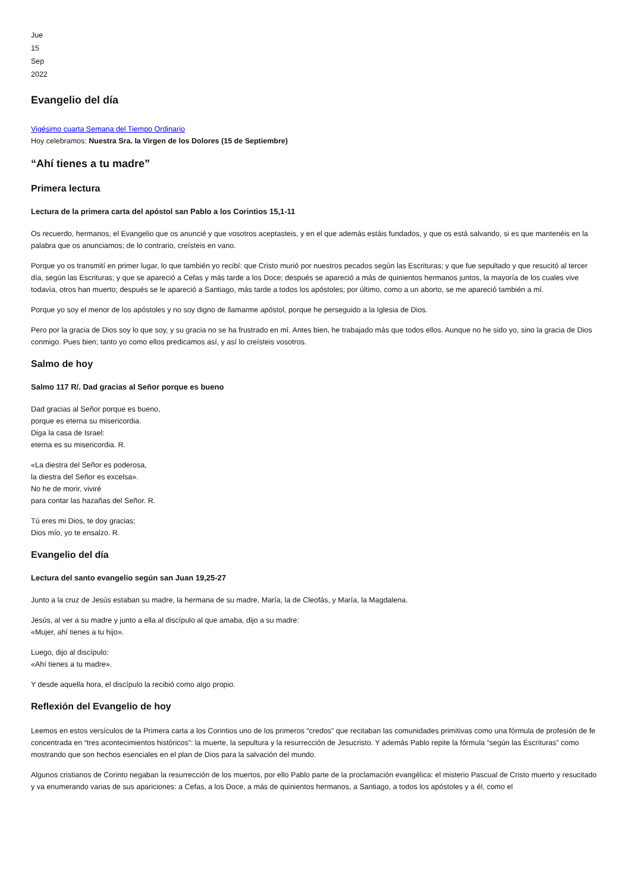Jue
15
Sep
2022
Evangelio del día
Vigésimo cuarta Semana del Tiempo Ordinario
Hoy celebramos: Nuestra Sra. la Virgen de los Dolores (15 de Septiembre)
“Ahí tienes a tu madre”
Primera lectura
Lectura de la primera carta del apóstol san Pablo a los Corintios 15,1-11
Os recuerdo, hermanos, el Evangelio que os anuncié y que vosotros aceptasteis, y en el que además estáis fundados, y que os está salvando, si es que mantenéis en la palabra que os anunciamos; de lo contrario, creísteis en vano.
Porque yo os transmití en primer lugar, lo que también yo recibí: que Cristo murió por nuestros pecados según las Escrituras; y que fue sepultado y que resucitó al tercer día, según las Escrituras; y que se apareció a Cefas y más tarde a los Doce; después se apareció a más de quinientos hermanos juntos, la mayoría de los cuales vive todavía, otros han muerto; después se le apareció a Santiago, más tarde a todos los apóstoles; por último, como a un aborto, se me apareció también a mí.
Porque yo soy el menor de los apóstoles y no soy digno de llamarme apóstol, porque he perseguido a la Iglesia de Dios.
Pero por la gracia de Dios soy lo que soy, y su gracia no se ha frustrado en mí. Antes bien, he trabajado más que todos ellos. Aunque no he sido yo, sino la gracia de Dios conmigo. Pues bien; tanto yo como ellos predicamos así, y así lo creísteis vosotros.
Salmo de hoy
Salmo 117 R/. Dad gracias al Señor porque es bueno
Dad gracias al Señor porque es bueno,
porque es eterna su misericordia.
Diga la casa de Israel:
eterna es su misericordia. R.
«La diestra del Señor es poderosa,
la diestra del Señor es excelsa».
No he de morir, viviré
para contar las hazañas del Señor. R.
Tú eres mi Dios, te doy gracias;
Dios mío, yo te ensalzo. R.
Evangelio del día
Lectura del santo evangelio según san Juan 19,25-27
Junto a la cruz de Jesús estaban su madre, la hermana de su madre, María, la de Cleofás, y María, la Magdalena.
Jesús, al ver a su madre y junto a ella al discípulo al que amaba, dijo a su madre:
«Mujer, ahí tienes a tu hijo».
Luego, dijo al discípulo:
«Ahí tienes a tu madre».
Y desde aquella hora, el discípulo la recibió como algo propio.
Reflexión del Evangelio de hoy
Leemos en estos versículos de la Primera carta a los Corintios uno de los primeros “credos” que recitaban las comunidades primitivas como una fórmula de profesión de fe concentrada en “tres acontecimientos históricos”: la muerte, la sepultura y la resurrección de Jesucristo. Y además Pablo repite la fórmula “según las Escrituras” como mostrando que son hechos esenciales en el plan de Dios para la salvación del mundo.
Algunos cristianos de Corinto negaban la resurrección de los muertos, por ello Pablo parte de la proclamación evangélica: el misterio Pascual de Cristo muerto y resucitado y va enumerando varias de sus apariciones: a Cefas, a los Doce, a más de quinientos hermanos, a Santiago, a todos los apóstoles y a él, como el